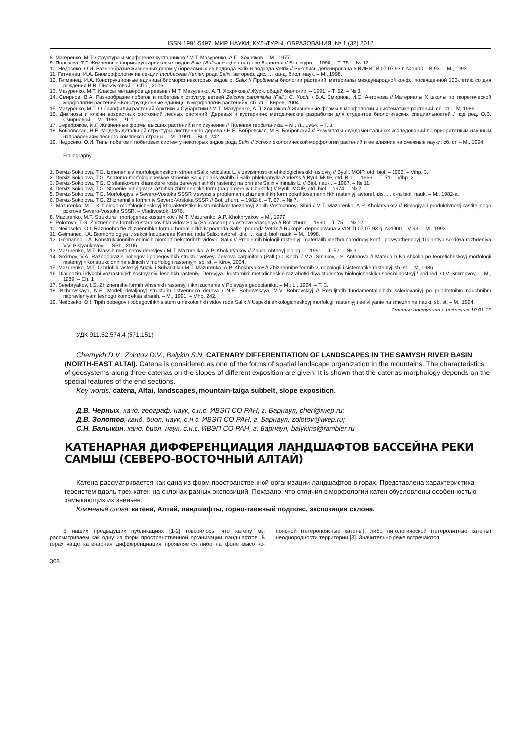ISSN 1991-5497. МИР НАУКИ, КУЛЬТУРЫ, ОБРАЗОВАНИЯ. № 1 (32) 2012
8. Мазуренко, М.Т. Структура и морфогенез кустарников / М.Т. Мазуренко, А.П. Хохряков. – М., 1977.
9. Полозова, Т.Г. Жизненные формы кустарниковых видов Salix (Salicaceae) на острове Врангеля // Бот. журн. – 1990. – Т. 75. – № 12.
10. Недосеко, О.И. Разнообразие жизненных форм у бореальных ив подрода Salix и подрода Vetrix // Рукопись депонирована в ВИНИТИ 07.07.93 г. №1900 – В 93. – М., 1993.
11. Гетманец, И.А. Биоморфология ив секции Incubaceae Kerner. рода Salix: автореф. дис. … канд. биол. наук. – М., 1998.
12. Гетманец, И.А. Конструкционные единицы биоморф некоторых видов р. Salix // Проблемы биологии растений: материалы международной конф., посвященной 100-летию со дня рождения В.В. Письяуковой. – СПб., 2006.
13. Мазуренко, М.Т. Классы метамеров деревьев / М.Т. Мазуренко, А.П. Хохряков // Журн. общей биологии. – 1991. – Т. 52. – № 3.
14. Смирнов, В.А. Разнообразие побегов и побеговых структур ветвей Zelcova carpinifolia (Pall.) C. Koch. / В.А. Смирнов, И.С. Антонова // Материалы Х школы по теоретической морфологии растений «Конструкционные единицы в морфологии растений»: сб. ст. – Киров, 2004.
15. Мазуренко, М.Т. О бриофилии растений Арктики и Субарктики / М.Т. Мазуренко, А.П. Хохряков // Жизненные формы в морфологии и систематике растений: сб. ст. – М, 1986.
16. Диагнозы и ключи возрастных состояний лесных растений. Деревья и кустарники: методические разработки для студентов биологических специальностей / под ред. О.В. Смирновой. – М., 1989. – Ч. 1
17. Серебряков, И.Г. Жизненные формы высших растений и их изучение // Полевая геоботаника. – М.; Л., 1964. – Т. 3.
18. Бобровская, Н.Е. Модель детальной структуры лиственного дерева / Н.Е. Бобровская, М.В. Бобровский // Результаты фундаментальных исследований по приоритетным научным направлениям лесного комплекса страны. – М., 1991. – Вып. 242.
19. Недосеко, О.И. Типы побегов и побеговых систем у некоторых видов рода Salix // Успехи экологической морфологии растений и ее влияние на смежные науки: сб. ст. – М., 1994.
Bibliography
1. Derviz-Sokolova, T.G. Izmenenie v morfologicheskom stroenii Salix reticulata L. v zavisimosti ot ehkologicheskikh usloviyj // Byull. MOIP, otd. biol. – 1962. – Vihp. 3.
2. Derviz-Sokolova, T.G. Anatomo-morfologicheskoe stroenie Salix polaris Wahlb. i Salix phlebophylla Anderss // Byul. MOIP, otd. Biol. – 1966. – T. 71. – Vihp. 2.
3. Derviz-Sokolova, T.G. O stlanikovom kharaktere rosta derevyanistihkh rasteniyj na primere Salix viminalis L. // Biol. nauki. – 1967. – № 11.
4. Derviz-Sokolova, T.G. Stroenie pobegov iv raznihkh zhiznennihkh form (na primere iv Chukotki) // Byull. MOIP, otd. biol. – 1974. – № 2.
5. Derviz-Sokolova, T.G. Morfologiya iv Severo-Vostoka SSSR v svyazi s problemami zhiznennihkh form pokrihtosemennihkh rasteniyj: avtoref. dis. … d-ra biol. nauk. – M., 1982-a.
6. Derviz-Sokolova, T.G. Zhiznennihe formih iv Severo-Vostoka SSSR // Bot. zhurn. – 1982-b. – T. 67. – № 7.
7. Mazurenko, M.T. K biologo-morfologicheskoyj kharakteristike kustarnichkov taezhnoyj zonih Vostochnoyj Sibiri / M.T. Mazurenko, A.P. Khokhryakov // Biologiya i produktivnostj rastiteljnogo pokrova Severo-Vostoka SSSR. – Vladivostok, 1976.
8. Mazurenko, M.T. Struktura i morfogenez kustarnikov / M.T. Mazurenko, A.P. Khokhryakov. – M., 1977.
9. Polozova, T.G. Zhiznennihe formih kustarnikovihkh vidov Salix (Salicaceae) na ostrove Vrangelya // Bot. zhurn. – 1990. – T. 75. – № 12.
10. Nedoseko, O.I. Raznoobrazie zhiznennihkh form u borealjnihkh iv podroda Salix i podroda Vetrix // Rukopisj deponirovana v VINITI 07.07.93 g. №1900 – V 93. – M., 1993.
11. Getmanec, I.A. Biomorfologiya iv sekcii Incubaceae Kerner. roda Salix: avtoref. dis. … kand. biol. nauk. – M., 1998.
12. Getmanec, I.A. Konstrukcionnihe edinicih biomorf nekotorihkh vidov r. Salix // Problemih biologii rasteniyj: materialih mezhdunarodnoyj konf., posvyathennoyj 100-letiyu so dnya rozhdeniya V.V. Pisjyaukovoyj. – SPb., 2006.
13. Mazurenko, M.T. Klassih metamerov derevjev / M.T. Mazurenko, A.P. Khokhryakov // Zhurn. obtheyj biologii. – 1991. – T. 52. – № 3.
14. Smirnov, V.A. Raznoobrazie pobegov i pobegovihkh struktur vetveyj Zelcova carpinifolia (Pall.) C. Koch. / V.A. Smirnov, I.S. Antonova // Materialih Kh shkolih po teoreticheskoyj morfologii rasteniyj «Konstrukcionnihe edinicih v morfologii rasteniyj»: sb. st. – Kirov, 2004.
15. Mazurenko, M.T. O briofilii rasteniyj Arktiki i Subarktiki / M.T. Mazurenko, A.P. Khokhryakov // Zhiznennihe formih v morfologii i sistematike rasteniyj: sb. st. – M, 1986.
16. Diagnozih i klyuchi vozrastnihkh sostoyaniyj lesnihkh rasteniyj. Derevjya i kustarniki: metodicheskie razrabotki dlya studentov biologicheskikh specialjnosteyj / pod red. O.V. Smirnovoyj. – M., 1989. – Ch. 1
17. Serebryakov, I.G. Zhiznennihe formih vihsshikh rasteniyj i ikh izuchenie // Polevaya geobotanika. – M.; L., 1964. – T. 3.
18. Bobrovskaya, N.E. Modelj detaljnoyj strukturih listvennogo dereva / N.E. Bobrovskaya, M.V. Bobrovskiyj // Rezuljtatih fundamentaljnihkh issledovaniyj po prioritetnihm nauchnihm napravleniyam lesnogo kompleksa stranih. – M., 1991. – Vihp. 242.
19. Nedoseko, O.I. Tipih pobegov i pobegovihkh sistem u nekotorihkh vidov roda Salix // Uspekhi ehkologicheskoyj morfologii rasteniyj i ee vliyanie na smezhnihe nauki: sb. st. – M., 1994.
Статья поступила в редакцию 10.01.12
УДК 911.52:574.4 (571.151)
Chernykh D.V., Zolotov D.V., Balykin S.N. CATENARY DIFFERENTIATION OF LANDSCAPES IN THE SAMYSH RIVER BASIN (NORTH-EAST ALTAI). Catena is considered as one of the forms of spatial landscape organization in the mountains. The characteristics of geosystems along three catenas on the slopes of different exposition are given. It is shown that the catenas morphology depends on the special features of the end sections.
Key words: catena, Altai, landscapes, mountain-taiga subbelt, slope exposition.
Д.В. Черных, канд. географ. наук, с.н.с. ИВЭП СО РАН, г. Барнаул, cher@iwep.ru;
Д.В. Золотов, канд. биол. наук, с.н.с. ИВЭП СО РАН, г. Барнаул, zolotov@iwep.ru;
С.Н. Балыкин, канд. биол. наук, с.н.с. ИВЭП СО РАН, г. Барнаул, balykins@rambler.ru
КАТЕНАРНАЯ ДИФФЕРЕНЦИАЦИЯ ЛАНДШАФТОВ БАССЕЙНА РЕКИ САМЫШ (СЕВЕРО-ВОСТОЧНЫЙ АЛТАЙ)
Катена рассматривается как одна из форм пространственной организации ландшафтов в горах. Представлена характеристика геосистем вдоль трех катен на склонах разных экспозиций. Показано, что отличия в морфологии катен обусловлены особенностью замыкающих их звеньев.
Ключевые слова: катена, Алтай, ландшафты, горно-таежный подпояс, экспозиция склона.
В наших предыдущих публикациях [1-2] говорилось, что катену мы рассматриваем как одну из форм пространственной организации ландшафтов. В горах чаще катенарная дифференциация проявляется либо на фоне высотно-поясной (гетеропоясные катены), либо литологической (гетеролитные катены) неоднородности территории [3]. Значительно реже встречаются
308